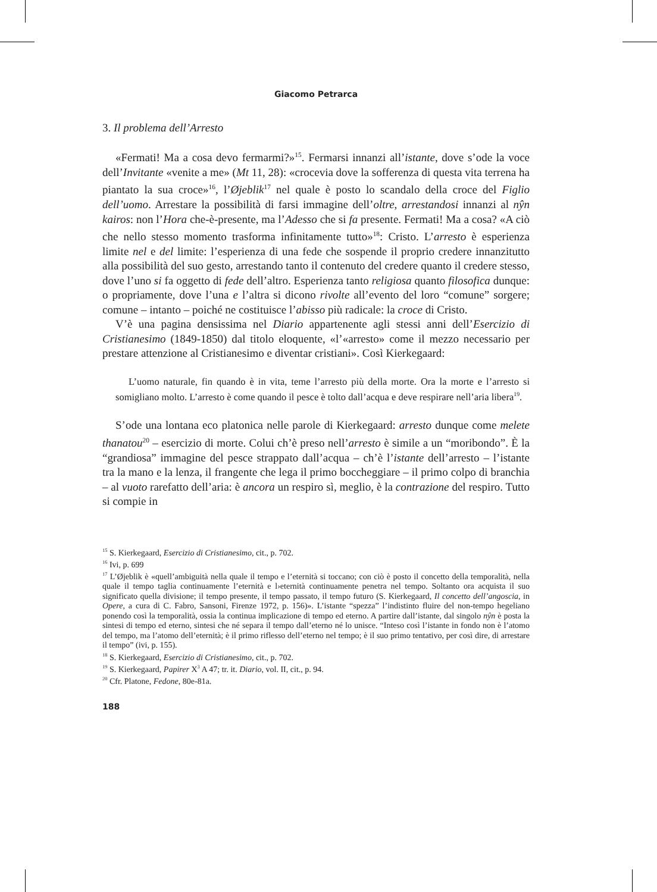Giacomo Petrarca
3. Il problema dell’Arresto
«Fermati! Ma a cosa devo fermarmi?»<sup>15</sup>. Fermarsi innanzi all’istante, dove s’ode la voce dell’Invitante «venite a me» (Mt 11, 28): «crocevia dove la sofferenza di questa vita terrena ha piantato la sua croce»<sup>16</sup>, l’Øjeblik<sup>17</sup> nel quale è posto lo scandalo della croce del Figlio dell’uomo. Arrestare la possibilità di farsi immagine dell’oltre, arrestandosi innanzi al nŷn kairos: non l’Hora che-è-presente, ma l’Adesso che si fa presente. Fermati! Ma a cosa? «A ciò che nello stesso momento trasforma infinitamente tutto»<sup>18</sup>: Cristo. L’arresto è esperienza limite nel e del limite: l’esperienza di una fede che sospende il proprio credere innanzitutto alla possibilità del suo gesto, arrestando tanto il contenuto del credere quanto il credere stesso, dove l’uno si fa oggetto di fede dell’altro. Esperienza tanto religiosa quanto filosofica dunque: o propriamente, dove l’una e l’altra si dicono rivolte all’evento del loro “comune” sorgere; comune – intanto – poiché ne costituisce l’abisso più radicale: la croce di Cristo.
V’è una pagina densissima nel Diario appartenente agli stessi anni dell’Esercizio di Cristianesimo (1849-1850) dal titolo eloquente, «l’«arresto» come il mezzo necessario per prestare attenzione al Cristianesimo e diventar cristiani». Così Kierkegaard:
L’uomo naturale, fin quando è in vita, teme l’arresto più della morte. Ora la morte e l’arresto si somigliano molto. L’arresto è come quando il pesce è tolto dall’acqua e deve respirare nell’aria libera<sup>19</sup>.
S’ode una lontana eco platonica nelle parole di Kierkegaard: arresto dunque come melete thanatou<sup>20</sup> – esercizio di morte. Colui ch’è preso nell’arresto è simile a un “moribondo”. È la “grandiosa” immagine del pesce strappato dall’acqua – ch’è l’istante dell’arresto – l’istante tra la mano e la lenza, il frangente che lega il primo boccheggiare – il primo colpo di branchia – al vuoto rarefatto dell’aria: è ancora un respiro sì, meglio, è la contrazione del respiro. Tutto si compie in
<sup>15</sup> S. Kierkegaard, Esercizio di Cristianesimo, cit., p. 702.
<sup>16</sup> Ivi, p. 699
<sup>17</sup> L’Øjeblik è «quell’ambiguità nella quale il tempo e l’eternità si toccano; con ciò è posto il concetto della temporalità, nella quale il tempo taglia continuamente l’eternità e l›eternità continuamente penetra nel tempo. Soltanto ora acquista il suo significato quella divisione; il tempo presente, il tempo passato, il tempo futuro (S. Kierkegaard, Il concetto dell’angoscia, in Opere, a cura di C. Fabro, Sansoni, Firenze 1972, p. 156)». L’istante “spezza” l’indistinto fluire del non-tempo hegeliano ponendo così la temporalità, ossia la continua implicazione di tempo ed eterno. A partire dall’istante, dal singolo nŷn è posta la sintesi di tempo ed eterno, sintesi che né separa il tempo dall’eterno né lo unisce. “Inteso così l’istante in fondo non è l’atomo del tempo, ma l’atomo dell’eternità; è il primo riflesso dell’eterno nel tempo; è il suo primo tentativo, per così dire, di arrestare il tempo” (ivi, p. 155).
<sup>18</sup> S. Kierkegaard, Esercizio di Cristianesimo, cit., p. 702.
<sup>19</sup> S. Kierkegaard, Papirer X<sup>3</sup> A 47; tr. it. Diario, vol. II, cit., p. 94.
<sup>20</sup> Cfr. Platone, Fedone, 80e-81a.
188